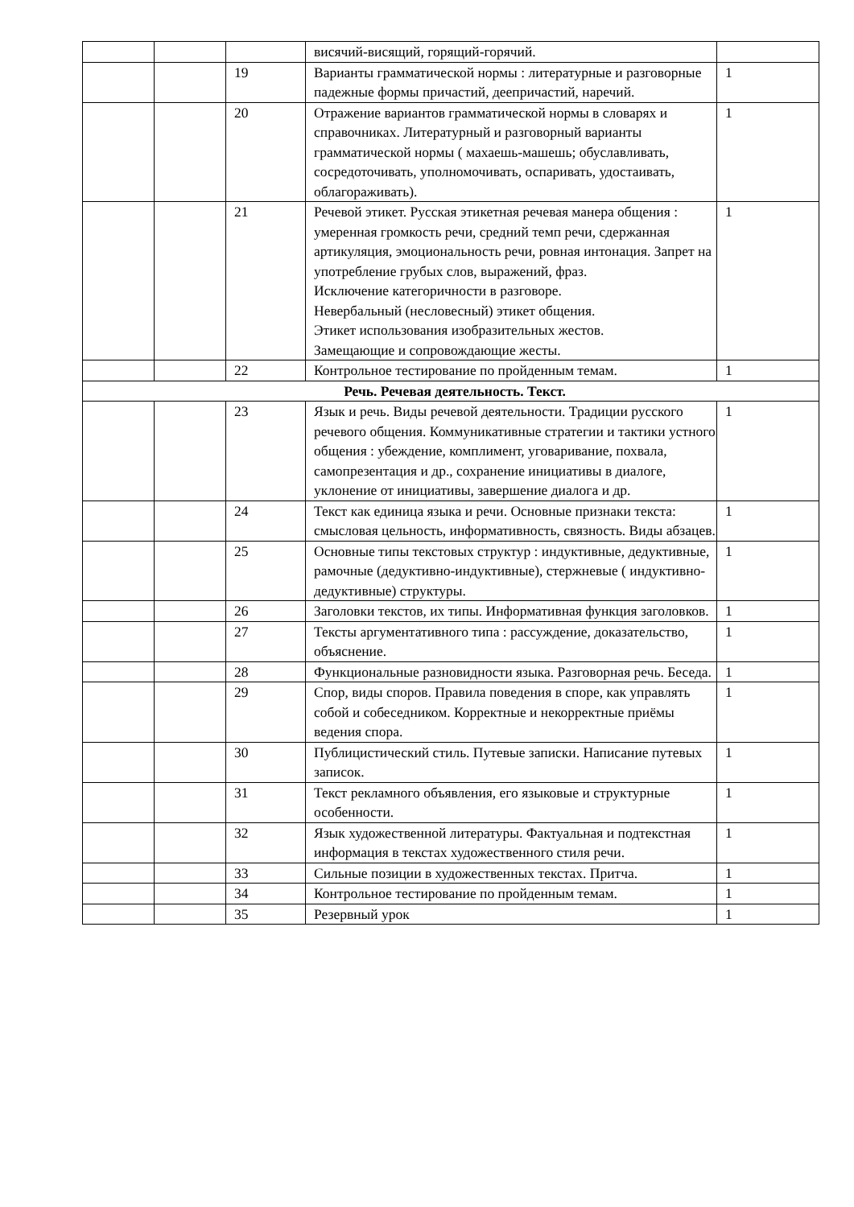| | | | висячий-висящий, горящий-горячий. | |
| | | 19 | Варианты грамматической нормы : литературные и разговорные падежные формы причастий, деепричастий, наречий. | 1 |
| | | 20 | Отражение вариантов грамматической нормы в словарях и справочниках. Литературный и разговорный варианты грамматической нормы ( махаешь-машешь; обуславливать, сосредоточивать, уполномочивать, оспаривать, удостаивать, облагораживать). | 1 |
| | | 21 | Речевой этикет. Русская этикетная речевая манера общения : умеренная громкость речи, средний темп речи, сдержанная артикуляция, эмоциональность речи, ровная интонация. Запрет на употребление грубых слов, выражений, фраз. Исключение категоричности в разговоре. Невербальный (несловесный) этикет общения. Этикет использования изобразительных жестов. Замещающие и сопровождающие жесты. | 1 |
| | | 22 | Контрольное тестирование по пройденным темам. | 1 |
| Речь. Речевая деятельность. Текст. | | | | |
| | | 23 | Язык и речь. Виды речевой деятельности. Традиции русского речевого общения. Коммуникативные стратегии и тактики устного общения : убеждение, комплимент, уговаривание, похвала, самопрезентация и др., сохранение инициативы в диалоге, уклонение от инициативы, завершение диалога и др. | 1 |
| | | 24 | Текст как единица языка и речи. Основные признаки текста: смысловая цельность, информативность, связность. Виды абзацев. | 1 |
| | | 25 | Основные типы текстовых структур : индуктивные, дедуктивные, рамочные (дедуктивно-индуктивные), стержневые ( индуктивно-дедуктивные) структуры. | 1 |
| | | 26 | Заголовки текстов, их типы. Информативная функция заголовков. | 1 |
| | | 27 | Тексты аргументативного типа : рассуждение, доказательство, объяснение. | 1 |
| | | 28 | Функциональные разновидности языка. Разговорная речь. Беседа. | 1 |
| | | 29 | Спор, виды споров. Правила поведения в споре, как управлять собой и собеседником. Корректные и некорректные приёмы ведения спора. | 1 |
| | | 30 | Публицистический стиль. Путевые записки. Написание путевых записок. | 1 |
| | | 31 | Текст рекламного объявления, его языковые и структурные особенности. | 1 |
| | | 32 | Язык художественной литературы. Фактуальная и подтекстная информация в текстах художественного стиля речи. | 1 |
| | | 33 | Сильные позиции в художественных текстах. Притча. | 1 |
| | | 34 | Контрольное тестирование по пройденным темам. | 1 |
| | | 35 | Резервный урок | 1 |